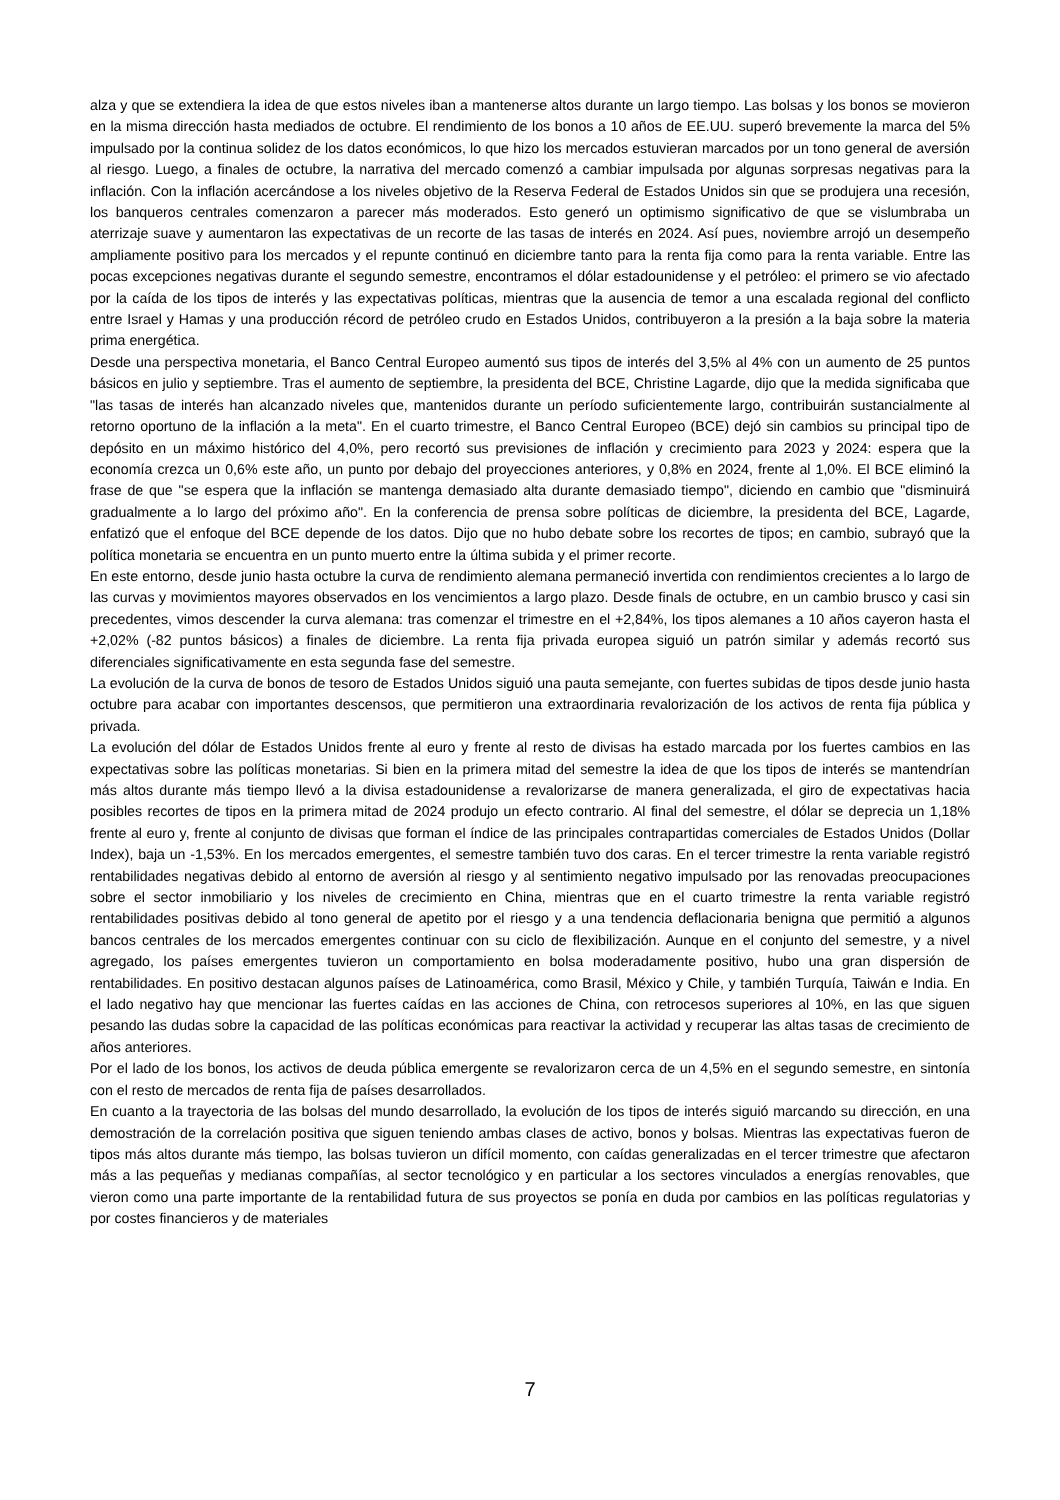alza y que se extendiera la idea de que estos niveles iban a mantenerse altos durante un largo tiempo. Las bolsas y los bonos se movieron en la misma dirección hasta mediados de octubre. El rendimiento de los bonos a 10 años de EE.UU. superó brevemente la marca del 5% impulsado por la continua solidez de los datos económicos, lo que hizo los mercados estuvieran marcados por un tono general de aversión al riesgo. Luego, a finales de octubre, la narrativa del mercado comenzó a cambiar impulsada por algunas sorpresas negativas para la inflación. Con la inflación acercándose a los niveles objetivo de la Reserva Federal de Estados Unidos sin que se produjera una recesión, los banqueros centrales comenzaron a parecer más moderados. Esto generó un optimismo significativo de que se vislumbraba un aterrizaje suave y aumentaron las expectativas de un recorte de las tasas de interés en 2024. Así pues, noviembre arrojó un desempeño ampliamente positivo para los mercados y el repunte continuó en diciembre tanto para la renta fija como para la renta variable. Entre las pocas excepciones negativas durante el segundo semestre, encontramos el dólar estadounidense y el petróleo: el primero se vio afectado por la caída de los tipos de interés y las expectativas políticas, mientras que la ausencia de temor a una escalada regional del conflicto entre Israel y Hamas y una producción récord de petróleo crudo en Estados Unidos, contribuyeron a la presión a la baja sobre la materia prima energética.
Desde una perspectiva monetaria, el Banco Central Europeo aumentó sus tipos de interés del 3,5% al 4% con un aumento de 25 puntos básicos en julio y septiembre. Tras el aumento de septiembre, la presidenta del BCE, Christine Lagarde, dijo que la medida significaba que "las tasas de interés han alcanzado niveles que, mantenidos durante un período suficientemente largo, contribuirán sustancialmente al retorno oportuno de la inflación a la meta". En el cuarto trimestre, el Banco Central Europeo (BCE) dejó sin cambios su principal tipo de depósito en un máximo histórico del 4,0%, pero recortó sus previsiones de inflación y crecimiento para 2023 y 2024: espera que la economía crezca un 0,6% este año, un punto por debajo del proyecciones anteriores, y 0,8% en 2024, frente al 1,0%. El BCE eliminó la frase de que "se espera que la inflación se mantenga demasiado alta durante demasiado tiempo", diciendo en cambio que "disminuirá gradualmente a lo largo del próximo año". En la conferencia de prensa sobre políticas de diciembre, la presidenta del BCE, Lagarde, enfatizó que el enfoque del BCE depende de los datos. Dijo que no hubo debate sobre los recortes de tipos; en cambio, subrayó que la política monetaria se encuentra en un punto muerto entre la última subida y el primer recorte.
En este entorno, desde junio hasta octubre la curva de rendimiento alemana permaneció invertida con rendimientos crecientes a lo largo de las curvas y movimientos mayores observados en los vencimientos a largo plazo. Desde finals de octubre, en un cambio brusco y casi sin precedentes, vimos descender la curva alemana: tras comenzar el trimestre en el +2,84%, los tipos alemanes a 10 años cayeron hasta el +2,02% (-82 puntos básicos) a finales de diciembre. La renta fija privada europea siguió un patrón similar y además recortó sus diferenciales significativamente en esta segunda fase del semestre.
La evolución de la curva de bonos de tesoro de Estados Unidos siguió una pauta semejante, con fuertes subidas de tipos desde junio hasta octubre para acabar con importantes descensos, que permitieron una extraordinaria revalorización de los activos de renta fija pública y privada.
La evolución del dólar de Estados Unidos frente al euro y frente al resto de divisas ha estado marcada por los fuertes cambios en las expectativas sobre las políticas monetarias. Si bien en la primera mitad del semestre la idea de que los tipos de interés se mantendrían más altos durante más tiempo llevó a la divisa estadounidense a revalorizarse de manera generalizada, el giro de expectativas hacia posibles recortes de tipos en la primera mitad de 2024 produjo un efecto contrario. Al final del semestre, el dólar se deprecia un 1,18% frente al euro y, frente al conjunto de divisas que forman el índice de las principales contrapartidas comerciales de Estados Unidos (Dollar Index), baja un -1,53%. En los mercados emergentes, el semestre también tuvo dos caras. En el tercer trimestre la renta variable registró rentabilidades negativas debido al entorno de aversión al riesgo y al sentimiento negativo impulsado por las renovadas preocupaciones sobre el sector inmobiliario y los niveles de crecimiento en China, mientras que en el cuarto trimestre la renta variable registró rentabilidades positivas debido al tono general de apetito por el riesgo y a una tendencia deflacionaria benigna que permitió a algunos bancos centrales de los mercados emergentes continuar con su ciclo de flexibilización. Aunque en el conjunto del semestre, y a nivel agregado, los países emergentes tuvieron un comportamiento en bolsa moderadamente positivo, hubo una gran dispersión de rentabilidades. En positivo destacan algunos países de Latinoamérica, como Brasil, México y Chile, y también Turquía, Taiwán e India. En el lado negativo hay que mencionar las fuertes caídas en las acciones de China, con retrocesos superiores al 10%, en las que siguen pesando las dudas sobre la capacidad de las políticas económicas para reactivar la actividad y recuperar las altas tasas de crecimiento de años anteriores.
Por el lado de los bonos, los activos de deuda pública emergente se revalorizaron cerca de un 4,5% en el segundo semestre, en sintonía con el resto de mercados de renta fija de países desarrollados.
En cuanto a la trayectoria de las bolsas del mundo desarrollado, la evolución de los tipos de interés siguió marcando su dirección, en una demostración de la correlación positiva que siguen teniendo ambas clases de activo, bonos y bolsas. Mientras las expectativas fueron de tipos más altos durante más tiempo, las bolsas tuvieron un difícil momento, con caídas generalizadas en el tercer trimestre que afectaron más a las pequeñas y medianas compañías, al sector tecnológico y en particular a los sectores vinculados a energías renovables, que vieron como una parte importante de la rentabilidad futura de sus proyectos se ponía en duda por cambios en las políticas regulatorias y por costes financieros y de materiales
7